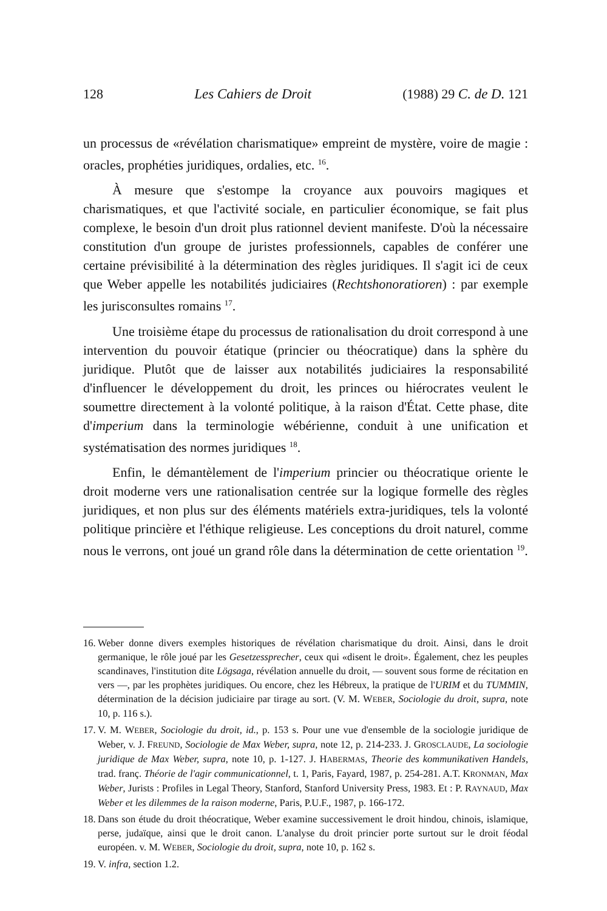128 Les Cahiers de Droit (1988) 29 C. de D. 121
un processus de «révélation charismatique» empreint de mystère, voire de magie : oracles, prophéties juridiques, ordalies, etc. <sup>16</sup>.
À mesure que s'estompe la croyance aux pouvoirs magiques et charismatiques, et que l'activité sociale, en particulier économique, se fait plus complexe, le besoin d'un droit plus rationnel devient manifeste. D'où la nécessaire constitution d'un groupe de juristes professionnels, capables de conférer une certaine prévisibilité à la détermination des règles juridiques. Il s'agit ici de ceux que Weber appelle les notabilités judiciaires (Rechtshonoratioren) : par exemple les jurisconsultes romains <sup>17</sup>.
Une troisième étape du processus de rationalisation du droit correspond à une intervention du pouvoir étatique (princier ou théocratique) dans la sphère du juridique. Plutôt que de laisser aux notabilités judiciaires la responsabilité d'influencer le développement du droit, les princes ou hiérocrates veulent le soumettre directement à la volonté politique, à la raison d'État. Cette phase, dite d'imperium dans la terminologie wébérienne, conduit à une unification et systématisation des normes juridiques <sup>18</sup>.
Enfin, le démantèlement de l'imperium princier ou théocratique oriente le droit moderne vers une rationalisation centrée sur la logique formelle des règles juridiques, et non plus sur des éléments matériels extra-juridiques, tels la volonté politique princière et l'éthique religieuse. Les conceptions du droit naturel, comme nous le verrons, ont joué un grand rôle dans la détermination de cette orientation <sup>19</sup>.
16. Weber donne divers exemples historiques de révélation charismatique du droit. Ainsi, dans le droit germanique, le rôle joué par les Gesetzessprecher, ceux qui «disent le droit». Également, chez les peuples scandinaves, l'institution dite Lögsaga, révélation annuelle du droit, — souvent sous forme de récitation en vers —, par les prophètes juridiques. Ou encore, chez les Hébreux, la pratique de l'URIM et du TUMMIN, détermination de la décision judiciaire par tirage au sort. (V. M. WEBER, Sociologie du droit, supra, note 10, p. 116 s.).
17. V. M. WEBER, Sociologie du droit, id., p. 153 s. Pour une vue d'ensemble de la sociologie juridique de Weber, v. J. FREUND, Sociologie de Max Weber, supra, note 12, p. 214-233. J. GROSCLAUDE, La sociologie juridique de Max Weber, supra, note 10, p. 1-127. J. HABERMAS, Theorie des kommunikativen Handels, trad. franç. Théorie de l'agir communicationnel, t. 1, Paris, Fayard, 1987, p. 254-281. A.T. KRONMAN, Max Weber, Jurists : Profiles in Legal Theory, Stanford, Stanford University Press, 1983. Et : P. RAYNAUD, Max Weber et les dilemmes de la raison moderne, Paris, P.U.F., 1987, p. 166-172.
18. Dans son étude du droit théocratique, Weber examine successivement le droit hindou, chinois, islamique, perse, judaïque, ainsi que le droit canon. L'analyse du droit princier porte surtout sur le droit féodal européen. v. M. WEBER, Sociologie du droit, supra, note 10, p. 162 s.
19. V. infra, section 1.2.